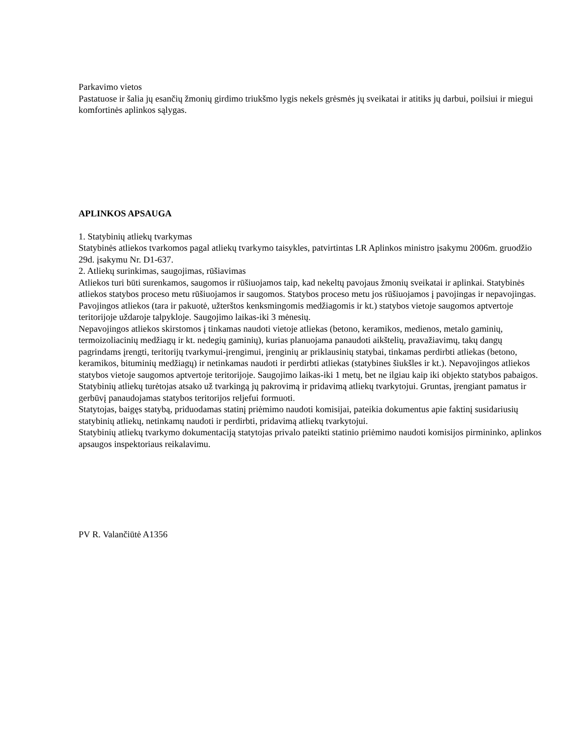Parkavimo vietos
Pastatuose ir šalia jų esančių žmonių girdimo triukšmo lygis nekels grėsmės jų sveikatai ir atitiks jų darbui, poilsiui ir miegui komfortinės aplinkos sąlygas.
APLINKOS APSAUGA
1. Statybinių atliekų tvarkymas
Statybinės atliekos tvarkomos pagal atliekų tvarkymo taisykles, patvirtintas LR Aplinkos ministro įsakymu 2006m. gruodžio 29d. įsakymu Nr. D1-637.
2. Atliekų surinkimas, saugojimas, rūšiavimas
Atliekos turi būti surenkamos, saugomos ir rūšiuojamos taip, kad nekeltų pavojaus žmonių sveikatai ir aplinkai. Statybinės atliekos statybos proceso metu rūšiuojamos ir saugomos. Statybos proceso metu jos rūšiuojamos į pavojingas ir nepavojingas.
Pavojingos atliekos (tara ir pakuotė, užterštos kenksmingomis medžiagomis ir kt.) statybos vietoje saugomos aptvertoje teritorijoje uždaroje talpykloje. Saugojimo laikas-iki 3 mėnesių.
Nepavojingos atliekos skirstomos į tinkamas naudoti vietoje atliekas (betono, keramikos, medienos, metalo gaminių, termoizoliacinių medžiagų ir kt. nedegių gaminių), kurias planuojama panaudoti aikštelių, pravažiavimų, takų dangų pagrindams įrengti, teritorijų tvarkymui-įrengimui, įrenginių ar priklausinių statybai, tinkamas perdirbti atliekas (betono, keramikos, bituminių medžiagų) ir netinkamas naudoti ir perdirbti atliekas (statybines šiukšles ir kt.). Nepavojingos atliekos statybos vietoje saugomos aptvertoje teritorijoje. Saugojimo laikas-iki 1 metų, bet ne ilgiau kaip iki objekto statybos pabaigos.
Statybinių atliekų turėtojas atsako už tvarkingą jų pakrovimą ir pridavimą atliekų tvarkytojui. Gruntas, įrengiant pamatus ir gerbūvį panaudojamas statybos teritorijos reljefui formuoti.
Statytojas, baigęs statybą, priduodamas statinį priėmimo naudoti komisijai, pateikia dokumentus apie faktinį susidariusių statybinių atliekų, netinkamų naudoti ir perdirbti, pridavimą atliekų tvarkytojui.
Statybinių atliekų tvarkymo dokumentaciją statytojas privalo pateikti statinio priėmimo naudoti komisijos pirmininko, aplinkos apsaugos inspektoriaus reikalavimu.
PV R. Valančiūtė A1356